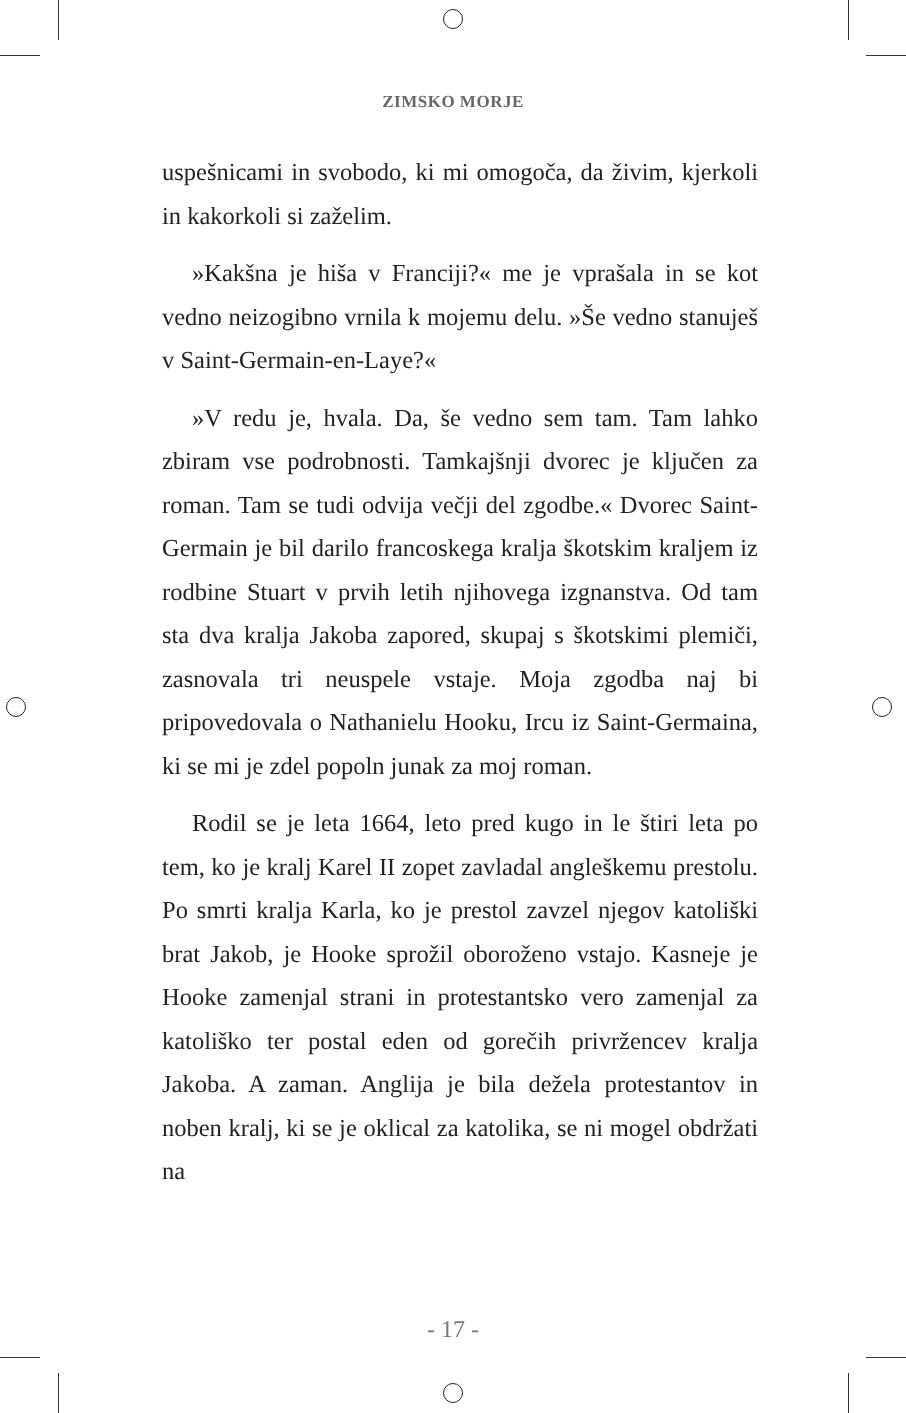ZIMSKO MORJE
uspešnicami in svobodo, ki mi omogoča, da živim, kjerkoli in kakorkoli si zaželim.
»Kakšna je hiša v Franciji?« me je vprašala in se kot vedno neizogibno vrnila k mojemu delu. »Še vedno stanuješ v Saint-Germain-en-Laye?«
»V redu je, hvala. Da, še vedno sem tam. Tam lahko zbiram vse podrobnosti. Tamkajšnji dvorec je ključen za roman. Tam se tudi odvija večji del zgodbe.« Dvorec Saint-Germain je bil darilo francoskega kralja škotskim kraljem iz rodbine Stuart v prvih letih njihovega izgnanstva. Od tam sta dva kralja Jakoba zapored, skupaj s škotskimi plemiči, zasnovala tri neuspele vstaje. Moja zgodba naj bi pripovedovala o Nathanielu Hooku, Ircu iz Saint-Germaina, ki se mi je zdel popoln junak za moj roman.
Rodil se je leta 1664, leto pred kugo in le štiri leta po tem, ko je kralj Karel II zopet zavladal angleškemu prestolu. Po smrti kralja Karla, ko je prestol zavzel njegov katoliški brat Jakob, je Hooke sprožil oboroženo vstajo. Kasneje je Hooke zamenjal strani in protestantsko vero zamenjal za katoliško ter postal eden od gorečih privržencev kralja Jakoba. A zaman. Anglija je bila dežela protestantov in noben kralj, ki se je oklical za katolika, se ni mogel obdržati na
- 17 -